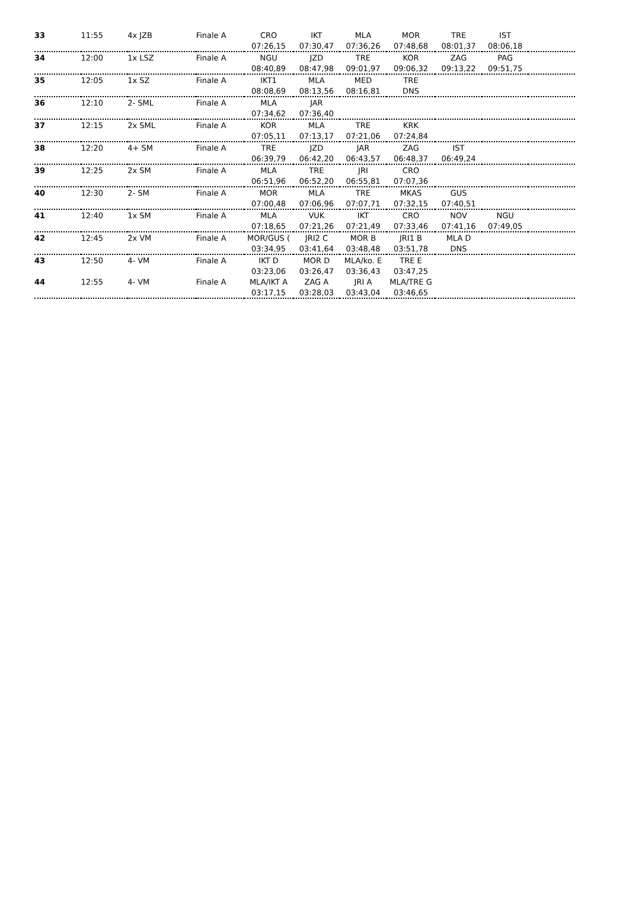| 33 | 11:55 | 4x JZB | Finale A | CRO | IKT | MLA | MOR | TRE | IST | |
| | | | | 07:26,15 | 07:30,47 | 07:36,26 | 07:48,68 | 08:01,37 | 08:06,18 | |
| 34 | 12:00 | 1x LSZ | Finale A | NGU | JZD | TRE | KOR | ZAG | PAG | |
| | | | | 08:40,89 | 08:47,98 | 09:01,97 | 09:06,32 | 09:13,22 | 09:51,75 | |
| 35 | 12:05 | 1x SZ | Finale A | IKT1 | MLA | MED | TRE | | | |
| | | | | 08:08,69 | 08:13,56 | 08:16,81 | DNS | | | |
| 36 | 12:10 | 2- SML | Finale A | MLA | JAR | | | | | |
| | | | | 07:34,62 | 07:36,40 | | | | | |
| 37 | 12:15 | 2x SML | Finale A | KOR | MLA | TRE | KRK | | | |
| | | | | 07:05,11 | 07:13,17 | 07:21,06 | 07:24,84 | | | |
| 38 | 12:20 | 4+ SM | Finale A | TRE | JZD | JAR | ZAG | IST | | |
| | | | | 06:39,79 | 06:42,20 | 06:43,57 | 06:48,37 | 06:49,24 | | |
| 39 | 12:25 | 2x SM | Finale A | MLA | TRE | JRI | CRO | | | |
| | | | | 06:51,96 | 06:52,20 | 06:55,81 | 07:07,36 | | | |
| 40 | 12:30 | 2- SM | Finale A | MOR | MLA | TRE | MKAS | GUS | | |
| | | | | 07:00,48 | 07:06,96 | 07:07,71 | 07:32,15 | 07:40,51 | | |
| 41 | 12:40 | 1x SM | Finale A | MLA | VUK | IKT | CRO | NOV | NGU | |
| | | | | 07:18,65 | 07:21,26 | 07:21,49 | 07:33,46 | 07:41,16 | 07:49,05 | |
| 42 | 12:45 | 2x VM | Finale A | MOR/GUS ( | JRI2 C | MOR B | JRI1 B | MLA D | | |
| | | | | 03:34,95 | 03:41,64 | 03:48,48 | 03:51,78 | DNS | | |
| 43 | 12:50 | 4- VM | Finale A | IKT D | MOR D | MLA/ko. E | TRE E | | | |
| | | | | 03:23,06 | 03:26,47 | 03:36,43 | 03:47,25 | | | |
| 44 | 12:55 | 4- VM | Finale A | MLA/IKT A | ZAG A | JRI A | MLA/TRE G | | | |
| | | | | 03:17,15 | 03:28,03 | 03:43,04 | 03:46,65 | | | |